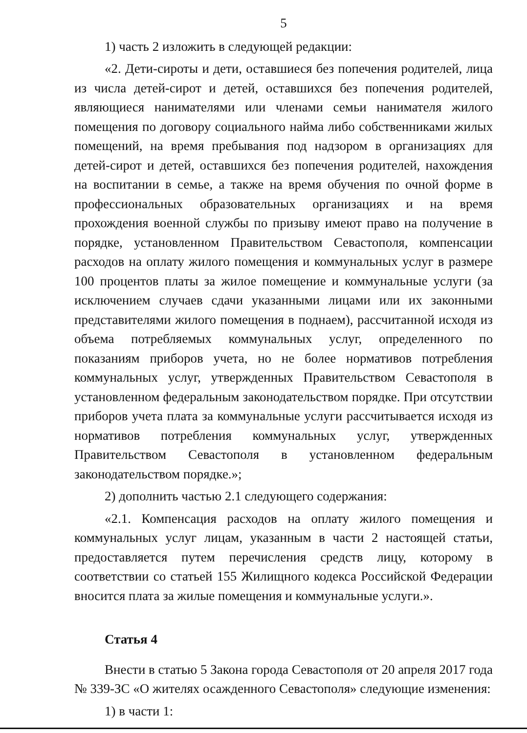5
1) часть 2 изложить в следующей редакции:
«2. Дети-сироты и дети, оставшиеся без попечения родителей, лица из числа детей-сирот и детей, оставшихся без попечения родителей, являющиеся нанимателями или членами семьи нанимателя жилого помещения по договору социального найма либо собственниками жилых помещений, на время пребывания под надзором в организациях для детей-сирот и детей, оставшихся без попечения родителей, нахождения на воспитании в семье, а также на время обучения по очной форме в профессиональных образовательных организациях и на время прохождения военной службы по призыву имеют право на получение в порядке, установленном Правительством Севастополя, компенсации расходов на оплату жилого помещения и коммунальных услуг в размере 100 процентов платы за жилое помещение и коммунальные услуги (за исключением случаев сдачи указанными лицами или их законными представителями жилого помещения в поднаем), рассчитанной исходя из объема потребляемых коммунальных услуг, определенного по показаниям приборов учета, но не более нормативов потребления коммунальных услуг, утвержденных Правительством Севастополя в установленном федеральным законодательством порядке. При отсутствии приборов учета плата за коммунальные услуги рассчитывается исходя из нормативов потребления коммунальных услуг, утвержденных Правительством Севастополя в установленном федеральным законодательством порядке.»;
2) дополнить частью 2.1 следующего содержания:
«2.1. Компенсация расходов на оплату жилого помещения и коммунальных услуг лицам, указанным в части 2 настоящей статьи, предоставляется путем перечисления средств лицу, которому в соответствии со статьей 155 Жилищного кодекса Российской Федерации вносится плата за жилые помещения и коммунальные услуги.».
Статья 4
Внести в статью 5 Закона города Севастополя от 20 апреля 2017 года № 339-ЗС «О жителях осажденного Севастополя» следующие изменения:
1) в части 1: